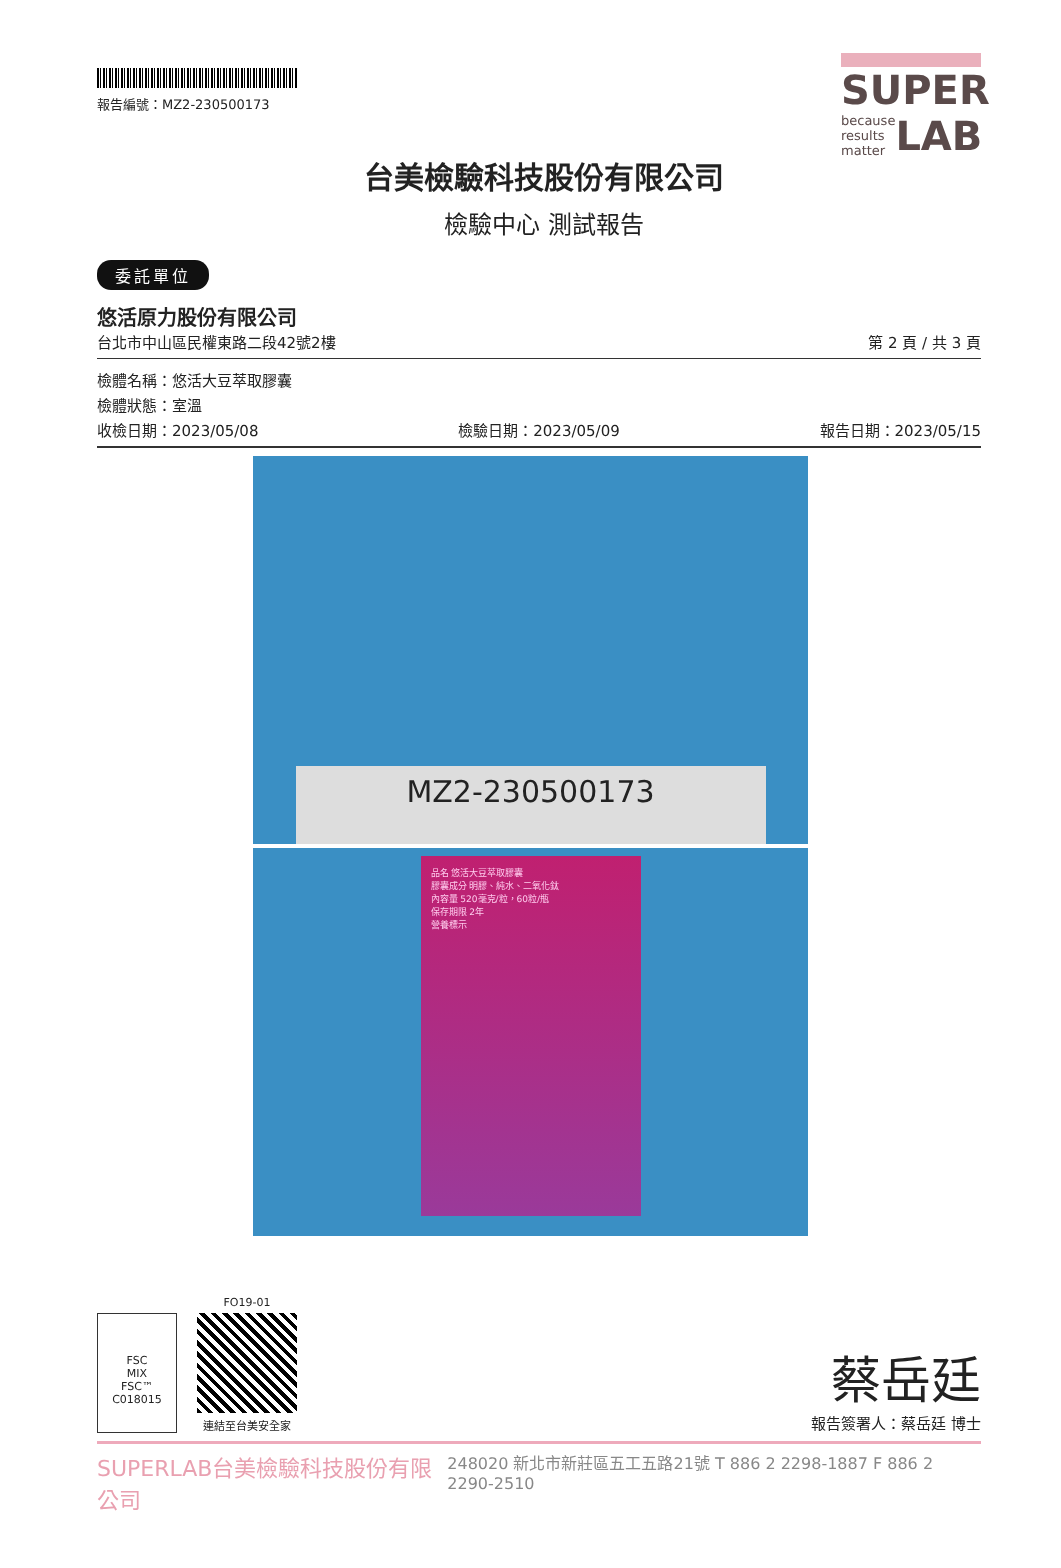報告編號：MZ2-230500173
台美檢驗科技股份有限公司
檢驗中心 測試報告
SUPER
because results matter LAB
委託單位
悠活原力股份有限公司
台北市中山區民權東路二段42號2樓 第 2 頁 / 共 3 頁
檢體名稱：悠活大豆萃取膠囊
檢體狀態：室溫
收檢日期：2023/05/08 檢驗日期：2023/05/09 報告日期：2023/05/15
MZ2-230500173
品名 悠活大豆萃取膠囊
膠囊成分 明膠、純水、二氧化鈦
內容量 520毫克/粒，60粒/瓶
保存期限 2年
營養標示
FSC
MIX
FSC™ C018015
FO19-01
連結至台美安全家
蔡岳廷
報告簽署人：蔡岳廷 博士
SUPERLAB台美檢驗科技股份有限公司 248020 新北市新莊區五工五路21號 T 886 2 2298-1887 F 886 2 2290-2510